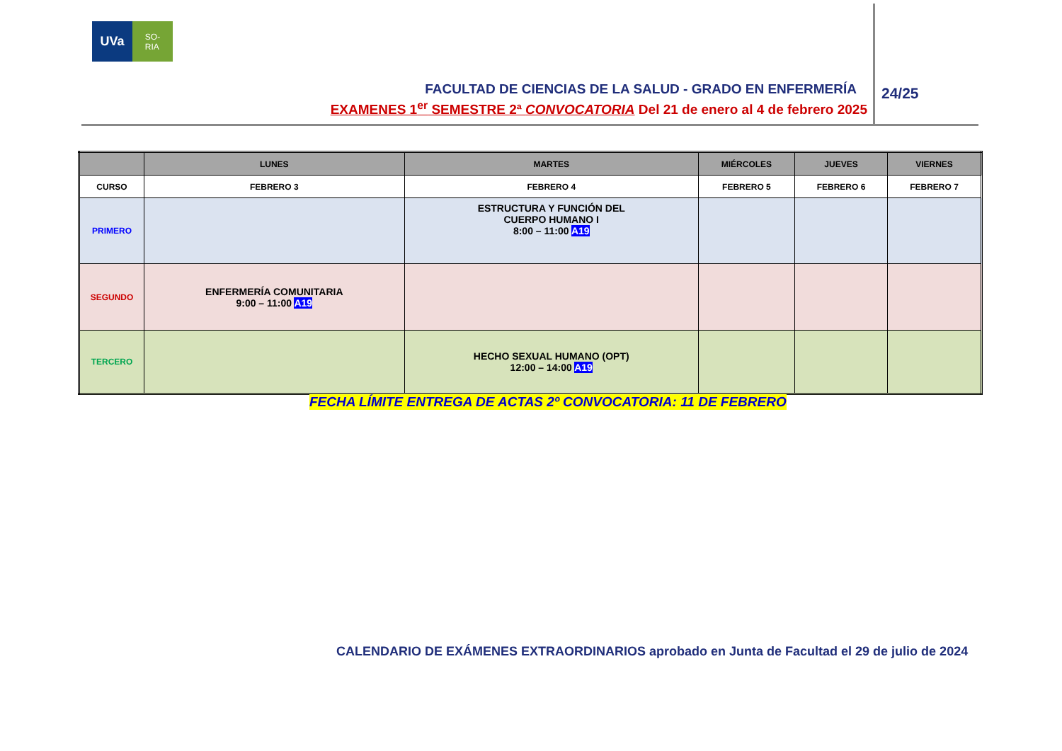UVa
SO-
RIA
FACULTAD DE CIENCIAS DE LA SALUD - GRADO EN ENFERMERÍA
EXAMENES 1<sup>er</sup> SEMESTRE 2ª CONVOCATORIA Del 21 de enero al 4 de febrero 2025
24/25
| | LUNES | MARTES | MIÉRCOLES | JUEVES | VIERNES |
| --- | --- | --- | --- | --- | --- |
| CURSO | FEBRERO 3 | FEBRERO 4 | FEBRERO 5 | FEBRERO 6 | FEBRERO 7 |
| PRIMERO | | ESTRUCTURA Y FUNCIÓN DEL CUERPO HUMANO I 8:00 – 11:00 A19 | | | |
| SEGUNDO | ENFERMERÍA COMUNITARIA 9:00 – 11:00 A19 | | | | |
| TERCERO | | HECHO SEXUAL HUMANO (OPT) 12:00 – 14:00 A19 | | | |
FECHA LÍMITE ENTREGA DE ACTAS 2º CONVOCATORIA: 11 DE FEBRERO
CALENDARIO DE EXÁMENES EXTRAORDINARIOS aprobado en Junta de Facultad el 29 de julio de 2024